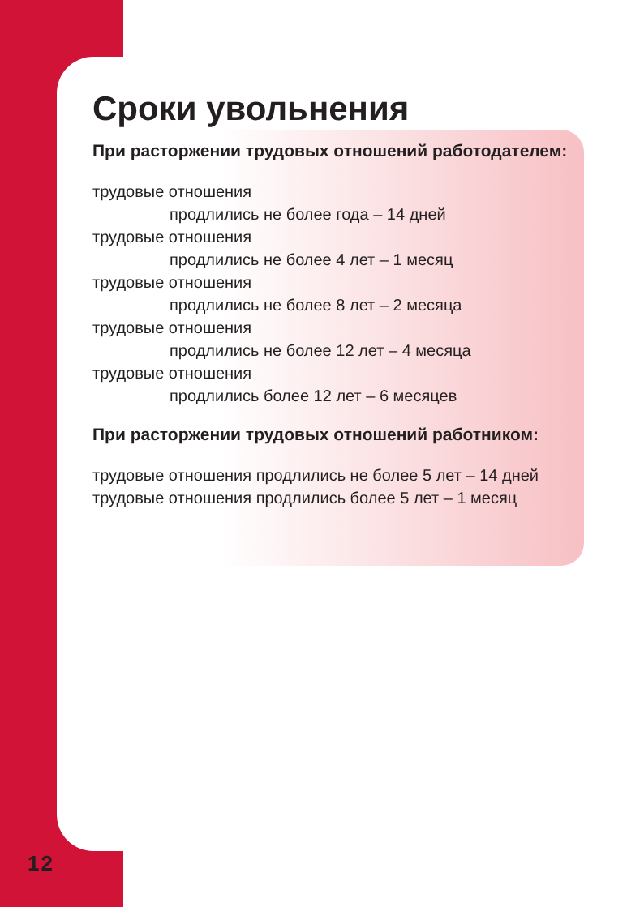Сроки увольнения
При расторжении трудовых отношений работодателем:
трудовые отношения
продлились не более года – 14 дней
трудовые отношения
продлились не более 4 лет – 1 месяц
трудовые отношения
продлились не более 8 лет – 2 месяца
трудовые отношения
продлились не более 12 лет – 4 месяца
трудовые отношения
продлились более 12 лет – 6 месяцев
При расторжении трудовых отношений работником:
трудовые отношения продлились не более 5 лет – 14 дней
трудовые отношения продлились более 5 лет – 1 месяц
12